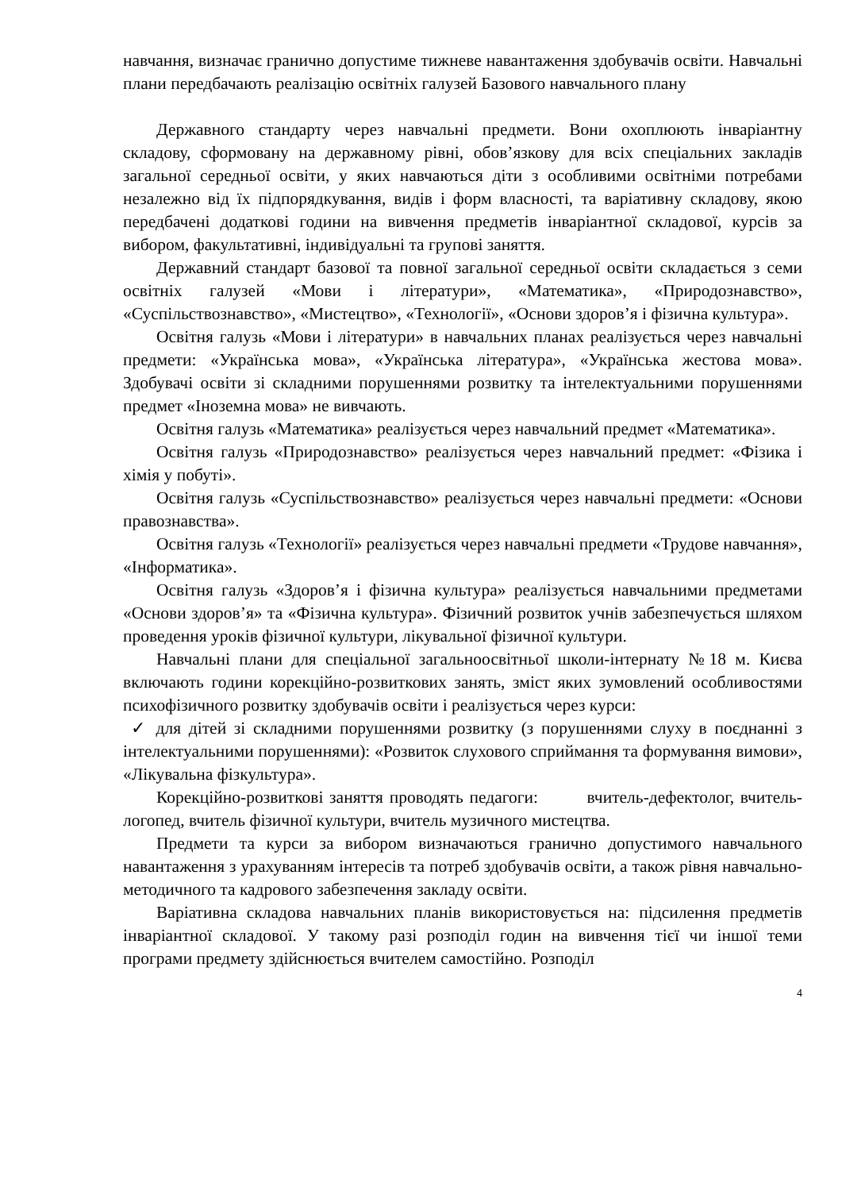навчання, визначає гранично допустиме тижневе навантаження здобувачів освіти. Навчальні плани передбачають реалізацію освітніх галузей Базового навчального плану
Державного стандарту через навчальні предмети. Вони охоплюють інваріантну складову, сформовану на державному рівні, обов’язкову для всіх спеціальних закладів загальної середньої освіти, у яких навчаються діти з особливими освітніми потребами незалежно від їх підпорядкування, видів і форм власності, та варіативну складову, якою передбачені додаткові години на вивчення предметів інваріантної складової, курсів за вибором, факультативні, індивідуальні та групові заняття.
Державний стандарт базової та повної загальної середньої освіти складається з семи освітніх галузей «Мови і літератури», «Математика», «Природознавство», «Суспільствознавство», «Мистецтво», «Технології», «Основи здоров’я і фізична культура».
Освітня галузь «Мови і літератури» в навчальних планах реалізується через навчальні предмети: «Українська мова», «Українська література», «Українська жестова мова». Здобувачі освіти зі складними порушеннями розвитку та інтелектуальними порушеннями предмет «Іноземна мова» не вивчають.
Освітня галузь «Математика» реалізується через навчальний предмет «Математика».
Освітня галузь «Природознавство» реалізується через навчальний предмет: «Фізика і хімія у побуті».
Освітня галузь «Суспільствознавство» реалізується через навчальні предмети: «Основи правознавства».
Освітня галузь «Технології» реалізується через навчальні предмети «Трудове навчання», «Інформатика».
Освітня галузь «Здоров’я і фізична культура» реалізується навчальними предметами «Основи здоров’я» та «Фізична культура». Фізичний розвиток учнів забезпечується шляхом проведення уроків фізичної культури, лікувальної фізичної культури.
Навчальні плани для спеціальної загальноосвітньої школи-інтернату №18 м. Києва включають години корекційно-розвиткових занять, зміст яких зумовлений особливостями психофізичного розвитку здобувачів освіти і реалізується через курси:
✓ для дітей зі складними порушеннями розвитку (з порушеннями слуху в поєднанні з інтелектуальними порушеннями): «Розвиток слухового сприймання та формування вимови», «Лікувальна фізкультура».
Корекційно-розвиткові заняття проводять педагоги: вчитель-дефектолог, вчитель-логопед, вчитель фізичної культури, вчитель музичного мистецтва.
Предмети та курси за вибором визначаються гранично допустимого навчального навантаження з урахуванням інтересів та потреб здобувачів освіти, а також рівня навчально-методичного та кадрового забезпечення закладу освіти.
Варіативна складова навчальних планів використовується на: підсилення предметів інваріантної складової. У такому разі розподіл годин на вивчення тієї чи іншої теми програми предмету здійснюється вчителем самостійно. Розподіл
4